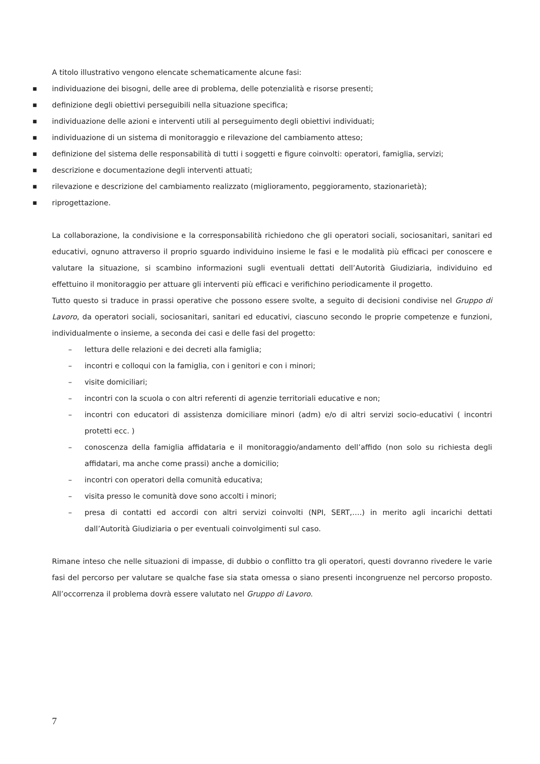A titolo illustrativo vengono elencate schematicamente alcune fasi:
■ individuazione dei bisogni, delle aree di problema, delle potenzialità e risorse presenti;
■ definizione degli obiettivi perseguibili nella situazione specifica;
■ individuazione delle azioni e interventi utili al perseguimento degli obiettivi individuati;
■ individuazione di un sistema di monitoraggio e rilevazione del cambiamento atteso;
■ definizione del sistema delle responsabilità di tutti i soggetti e figure coinvolti: operatori, famiglia, servizi;
■ descrizione e documentazione degli interventi attuati;
■ rilevazione e descrizione del cambiamento realizzato (miglioramento, peggioramento, stazionarietà);
■ riprogettazione.
La collaborazione, la condivisione e la corresponsabilità richiedono che gli operatori sociali, sociosanitari, sanitari ed educativi, ognuno attraverso il proprio sguardo individuino insieme le fasi e le modalità più efficaci per conoscere e valutare la situazione, si scambino informazioni sugli eventuali dettati dell’Autorità Giudiziaria, individuino ed effettuino il monitoraggio per attuare gli interventi più efficaci e verifichino periodicamente il progetto.
Tutto questo si traduce in prassi operative che possono essere svolte, a seguito di decisioni condivise nel Gruppo di Lavoro, da operatori sociali, sociosanitari, sanitari ed educativi, ciascuno secondo le proprie competenze e funzioni, individualmente o insieme, a seconda dei casi e delle fasi del progetto:
– lettura delle relazioni e dei decreti alla famiglia;
– incontri e colloqui con la famiglia, con i genitori e con i minori;
– visite domiciliari;
– incontri con la scuola o con altri referenti di agenzie territoriali educative e non;
– incontri con educatori di assistenza domiciliare minori (adm) e/o di altri servizi socio-educativi ( incontri protetti ecc. )
– conoscenza della famiglia affidataria e il monitoraggio/andamento dell’affido (non solo su richiesta degli affidatari, ma anche come prassi) anche a domicilio;
– incontri con operatori della comunità educativa;
– visita presso le comunità dove sono accolti i minori;
– presa di contatti ed accordi con altri servizi coinvolti (NPI, SERT,….) in merito agli incarichi dettati dall’Autorità Giudiziaria o per eventuali coinvolgimenti sul caso.
Rimane inteso che nelle situazioni di impasse, di dubbio o conflitto tra gli operatori, questi dovranno rivedere le varie fasi del percorso per valutare se qualche fase sia stata omessa o siano presenti incongruenze nel percorso proposto. All’occorrenza il problema dovrà essere valutato nel Gruppo di Lavoro.
7